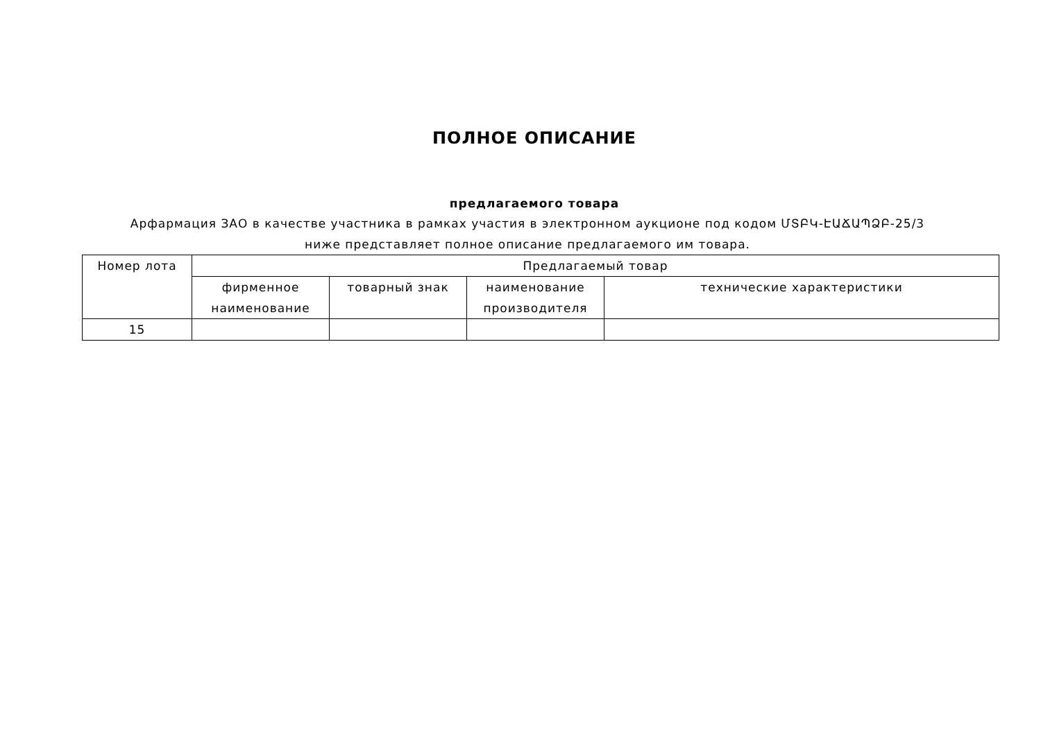ПОЛНОЕ ОПИСАНИЕ
предлагаемого товара
Арфармация ЗАО в качестве участника в рамках участия в электронном аукционе под кодом ՄՏԲԿ-ԷԱՃԱՊՁԲ-25/3 ниже представляет полное описание предлагаемого им товара.
| Номер лота | Предлагаемый товар | | | |
| --- | --- | --- | --- | --- |
| | фирменное наименование | товарный знак | наименование производителя | технические характеристики |
| 15 | | | | |